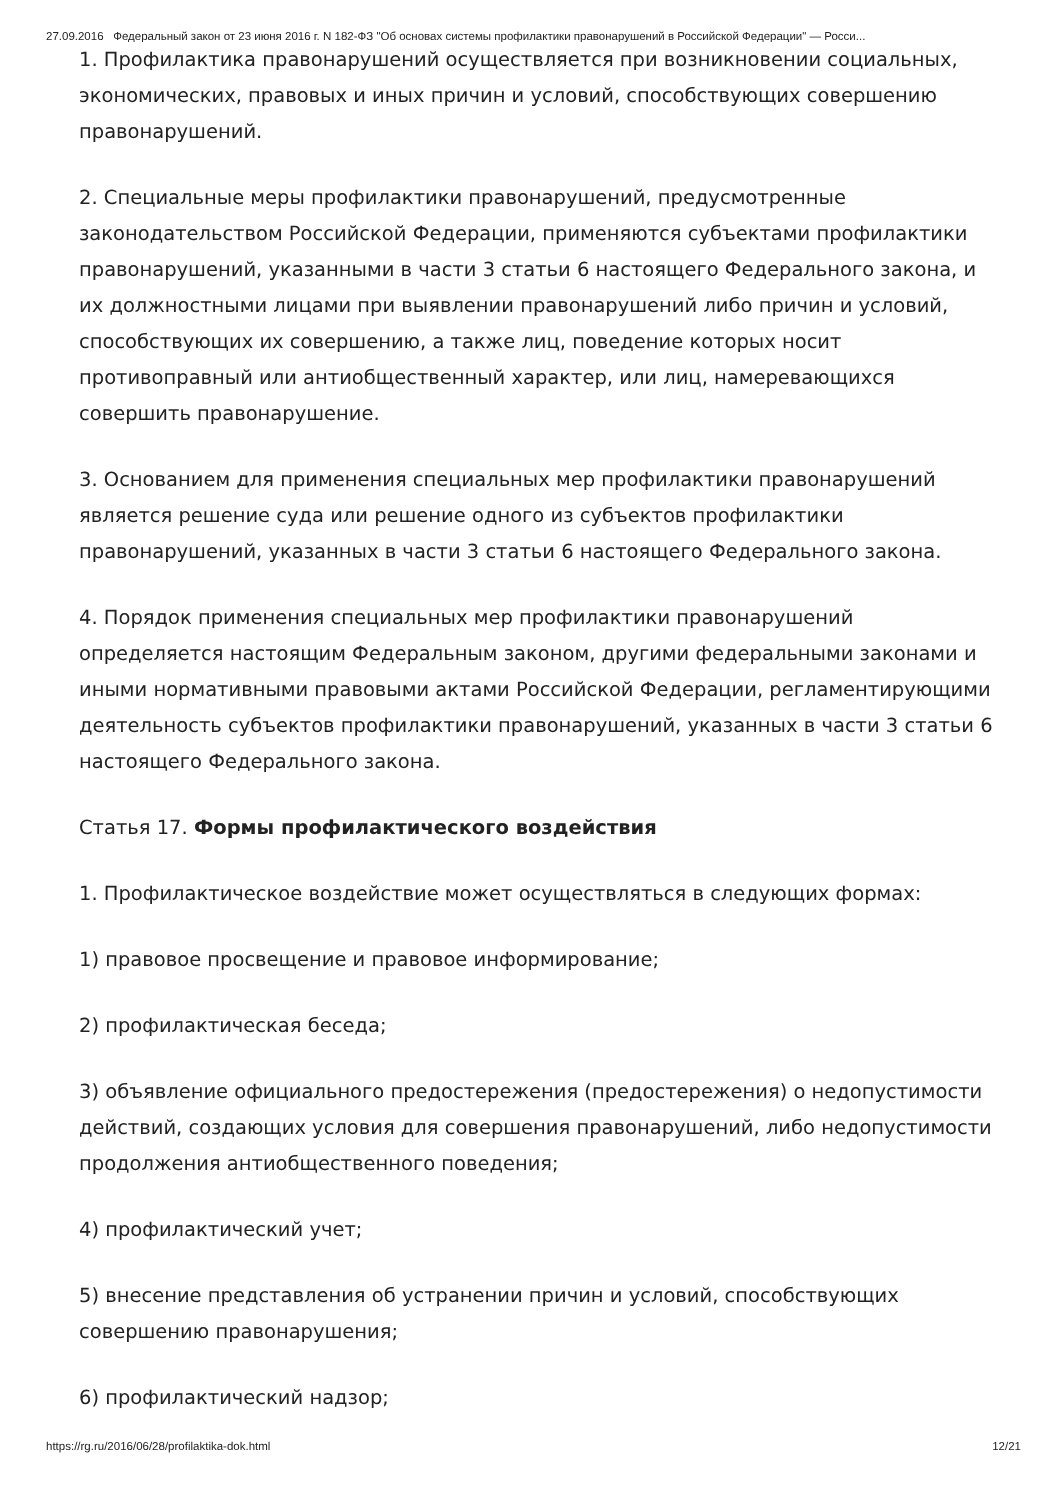27.09.2016 Федеральный закон от 23 июня 2016 г. N 182-ФЗ "Об основах системы профилактики правонарушений в Российской Федерации" — Росси...
1. Профилактика правонарушений осуществляется при возникновении социальных, экономических, правовых и иных причин и условий, способствующих совершению правонарушений.
2. Специальные меры профилактики правонарушений, предусмотренные законодательством Российской Федерации, применяются субъектами профилактики правонарушений, указанными в части 3 статьи 6 настоящего Федерального закона, и их должностными лицами при выявлении правонарушений либо причин и условий, способствующих их совершению, а также лиц, поведение которых носит противоправный или антиобщественный характер, или лиц, намеревающихся совершить правонарушение.
3. Основанием для применения специальных мер профилактики правонарушений является решение суда или решение одного из субъектов профилактики правонарушений, указанных в части 3 статьи 6 настоящего Федерального закона.
4. Порядок применения специальных мер профилактики правонарушений определяется настоящим Федеральным законом, другими федеральными законами и иными нормативными правовыми актами Российской Федерации, регламентирующими деятельность субъектов профилактики правонарушений, указанных в части 3 статьи 6 настоящего Федерального закона.
Статья 17. Формы профилактического воздействия
1. Профилактическое воздействие может осуществляться в следующих формах:
1) правовое просвещение и правовое информирование;
2) профилактическая беседа;
3) объявление официального предостережения (предостережения) о недопустимости действий, создающих условия для совершения правонарушений, либо недопустимости продолжения антиобщественного поведения;
4) профилактический учет;
5) внесение представления об устранении причин и условий, способствующих совершению правонарушения;
6) профилактический надзор;
https://rg.ru/2016/06/28/profilaktika-dok.html 12/21